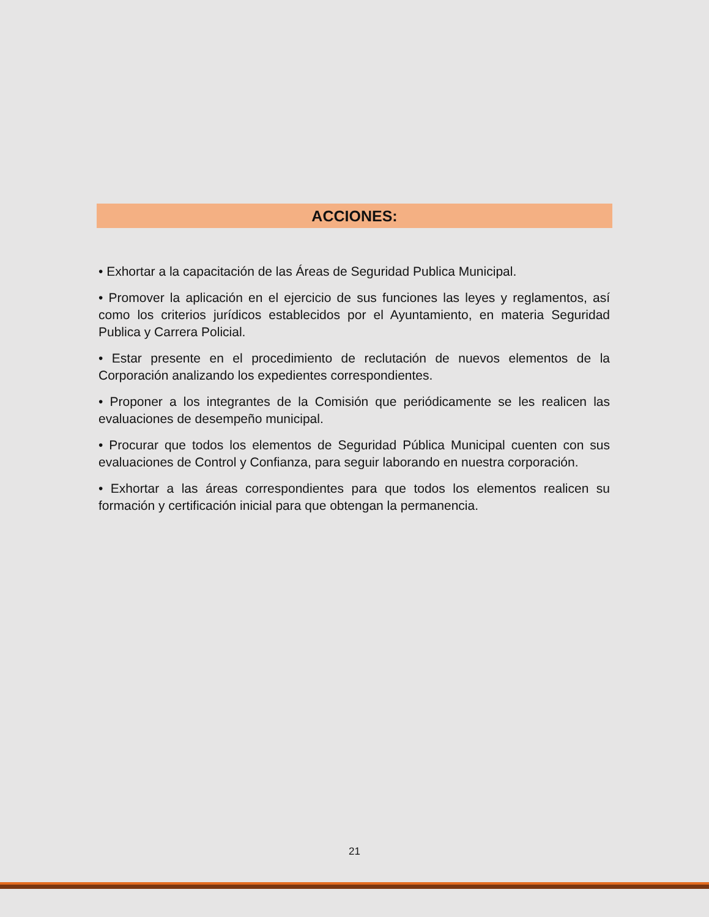ACCIONES:
• Exhortar a la capacitación de las Áreas de Seguridad Publica Municipal.
• Promover la aplicación en el ejercicio de sus funciones las leyes y reglamentos, así como los criterios jurídicos establecidos por el Ayuntamiento, en materia Seguridad Publica y Carrera Policial.
• Estar presente en el procedimiento de reclutación de nuevos elementos de la Corporación analizando los expedientes correspondientes.
• Proponer a los integrantes de la Comisión que periódicamente se les realicen las evaluaciones de desempeño municipal.
• Procurar que todos los elementos de Seguridad Pública Municipal cuenten con sus evaluaciones de Control y Confianza, para seguir laborando en nuestra corporación.
• Exhortar a las áreas correspondientes para que todos los elementos realicen su formación y certificación inicial para que obtengan la permanencia.
21